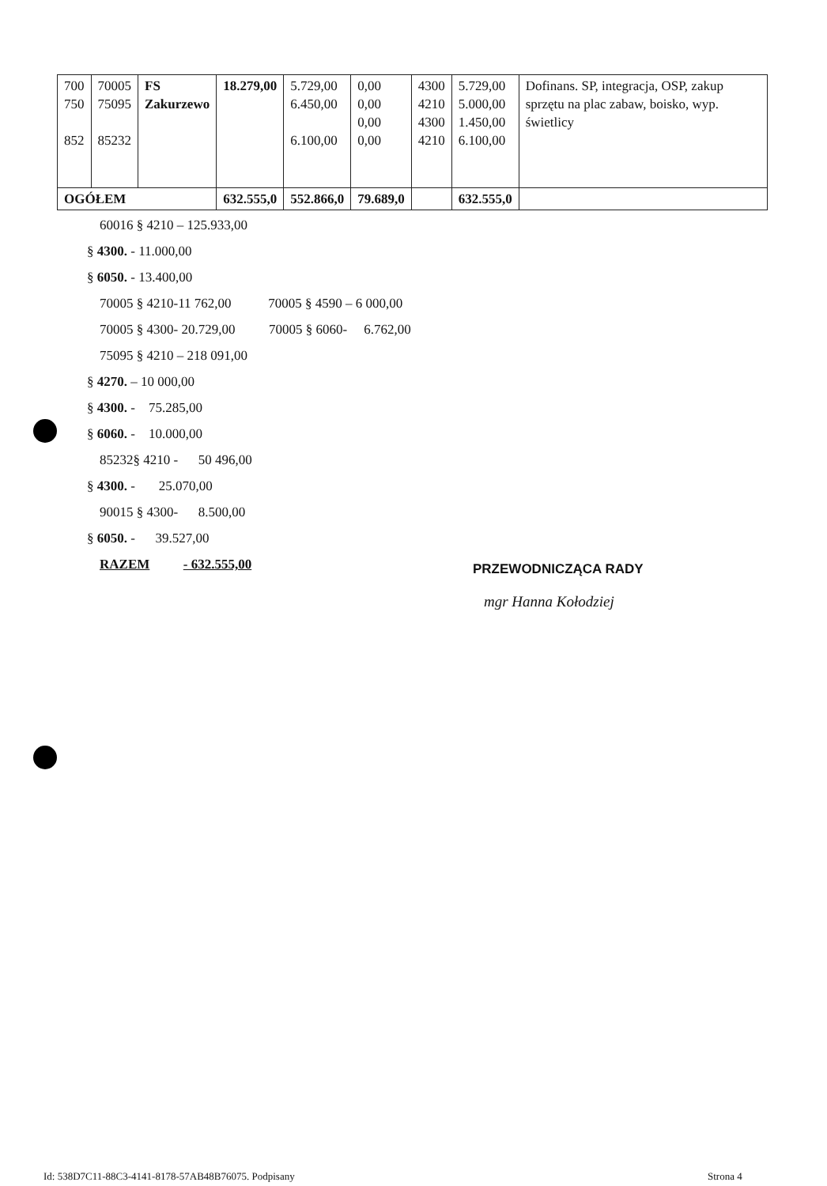| 700 750 852 | 70005 75095 85232 | FS Zakurzewo | 18.279,00 | 5.729,00 6.450,00 6.100,00 | 0,00 0,00 0,00 0,00 | 4300 4210 4300 4210 | 5.729,00 5.000,00 1.450,00 6.100,00 | Dofinans. SP, integracja, OSP, zakup sprzętu na plac zabaw, boisko, wyp. świetlicy |
| OGÓŁEM | | | 632.555,0 | 552.866,0 | 79.689,0 | | 632.555,0 | |
60016 § 4210 – 125.933,00
§ 4300. - 11.000,00
§ 6050. - 13.400,00
70005 § 4210-11 762,00 70005 § 4590 – 6 000,00
70005 § 4300- 20.729,00 70005 § 6060- 6.762,00
75095 § 4210 – 218 091,00
§ 4270. – 10 000,00
§ 4300. - 75.285,00
§ 6060. - 10.000,00
85232§ 4210 - 50 496,00
§ 4300. - 25.070,00
90015 § 4300- 8.500,00
§ 6050. - 39.527,00
RAZEM - 632.555,00
PRZEWODNICZĄCA RADY
mgr Hanna Kołodziej
Id: 538D7C11-88C3-4141-8178-57AB48B76075. Podpisany
Strona 4